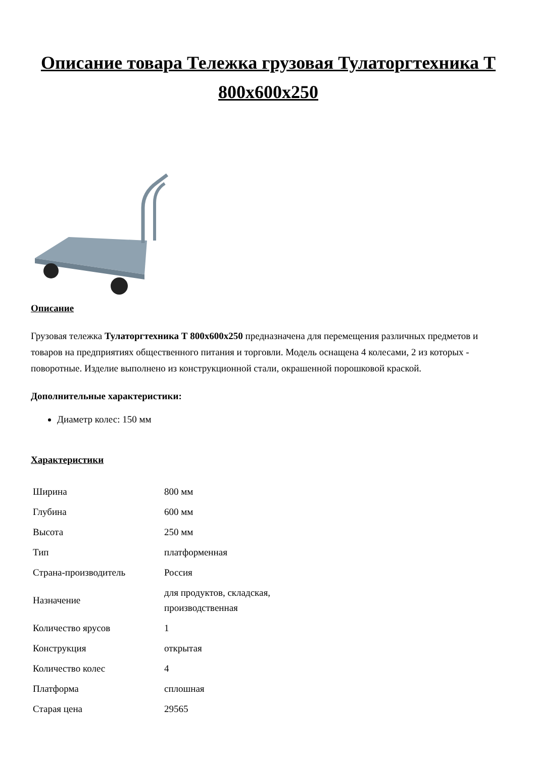Описание товара Тележка грузовая Тулаторгтехника Т 800х600х250
Описание
Грузовая тележка Тулаторгтехника Т 800х600х250 предназначена для перемещения различных предметов и товаров на предприятиях общественного питания и торговли. Модель оснащена 4 колесами, 2 из которых - поворотные. Изделие выполнено из конструкционной стали, окрашенной порошковой краской.
Дополнительные характеристики:
Диаметр колес: 150 мм
Характеристики
| Ширина | 800 мм |
| Глубина | 600 мм |
| Высота | 250 мм |
| Тип | платформенная |
| Страна-производитель | Россия |
| Назначение | для продуктов, складская, производственная |
| Количество ярусов | 1 |
| Конструкция | открытая |
| Количество колес | 4 |
| Платформа | сплошная |
| Старая цена | 29565 |